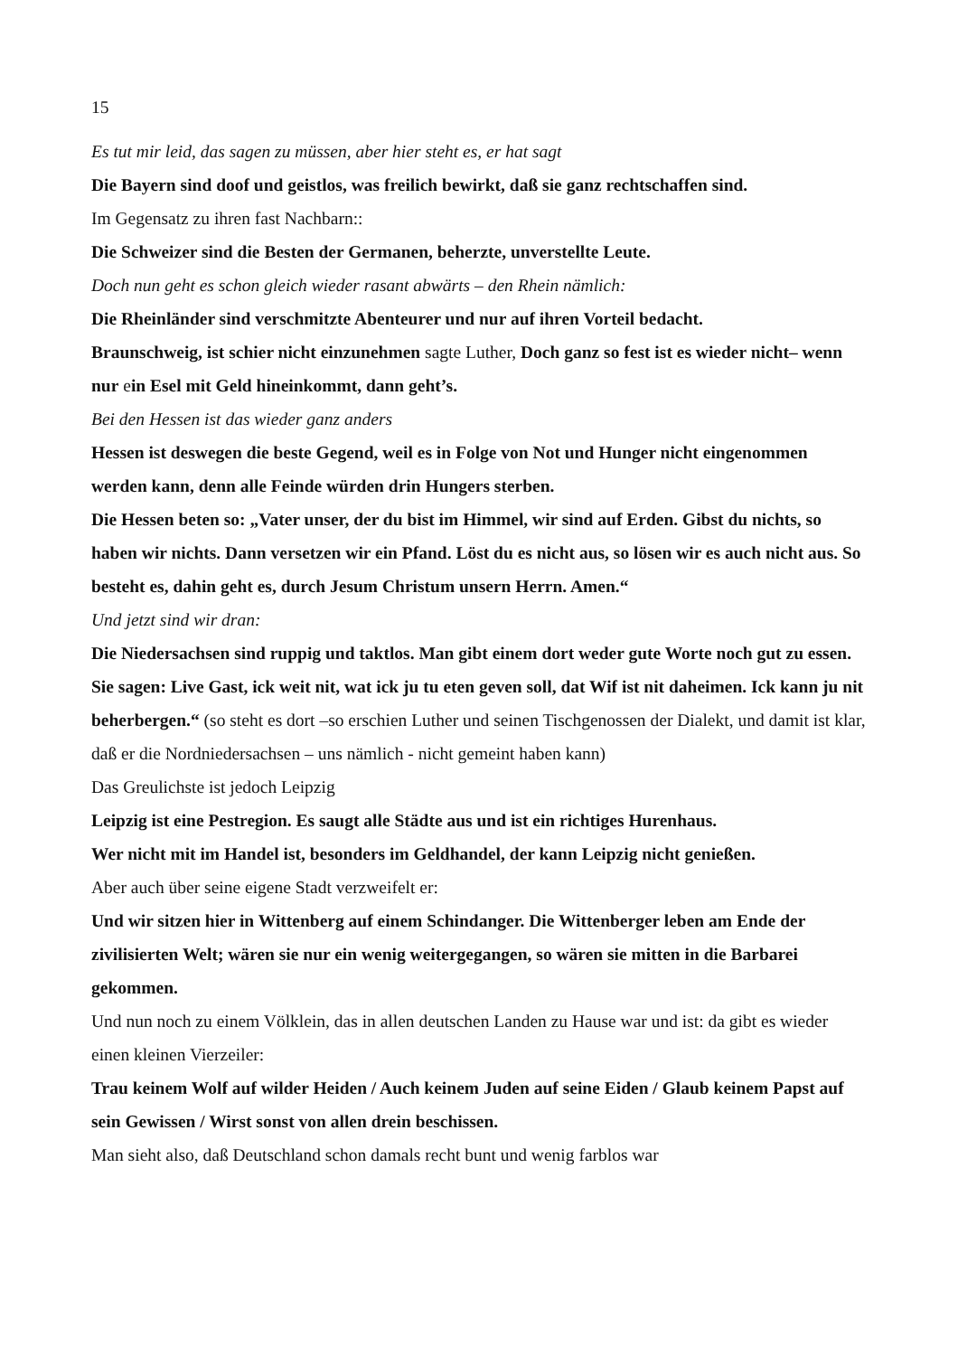15
Es tut mir leid, das sagen zu müssen, aber hier steht es, er hat sagt
Die Bayern sind doof und geistlos, was freilich bewirkt, daß sie ganz rechtschaffen sind.
Im Gegensatz zu ihren fast Nachbarn::
Die Schweizer sind die Besten der Germanen, beherzte, unverstellte Leute.
Doch nun geht es schon gleich wieder rasant abwärts – den Rhein nämlich:
Die Rheinländer sind verschmitzte Abenteurer und nur auf ihren Vorteil bedacht.
Braunschweig, ist schier nicht einzunehmen sagte Luther, Doch ganz so fest ist es wieder nicht– wenn nur ein Esel mit Geld hineinkommt, dann geht’s.
Bei den Hessen ist das wieder ganz anders
Hessen ist deswegen die beste Gegend, weil es in Folge von Not und Hunger nicht eingenommen werden kann, denn alle Feinde würden drin Hungers sterben.
Die Hessen beten so: „Vater unser, der du bist im Himmel, wir sind auf Erden. Gibst du nichts, so haben wir nichts. Dann versetzen wir ein Pfand. Löst du es nicht aus, so lösen wir es auch nicht aus. So besteht es, dahin geht es, durch Jesum Christum unsern Herrn. Amen.“
Und jetzt sind wir dran:
Die Niedersachsen sind ruppig und taktlos. Man gibt einem dort weder gute Worte noch gut zu essen.
Sie sagen: Live Gast, ick weit nit, wat ick ju tu eten geven soll, dat Wif ist nit daheimen. Ick kann ju nit beherbergen.“ (so steht es dort –so erschien Luther und seinen Tischgenossen der Dialekt, und damit ist klar, daß er die Nordniedersachsen – uns nämlich - nicht gemeint haben kann)
Das Greulichste ist jedoch Leipzig
Leipzig ist eine Pestregion. Es saugt alle Städte aus und ist ein richtiges Hurenhaus.
Wer nicht mit im Handel ist, besonders im Geldhandel, der kann Leipzig nicht genießen.
Aber auch über seine eigene Stadt verzweifelt er:
Und wir sitzen hier in Wittenberg auf einem Schindanger. Die Wittenberger leben am Ende der zivilisierten Welt; wären sie nur ein wenig weitergegangen, so wären sie mitten in die Barbarei
gekommen.
Und nun noch zu einem Völklein, das in allen deutschen Landen zu Hause war und ist: da gibt es wieder einen kleinen Vierzeiler:
Trau keinem Wolf auf wilder Heiden / Auch keinem Juden auf seine Eiden / Glaub keinem Papst auf sein Gewissen / Wirst sonst von allen drein beschissen.
Man sieht also, daß Deutschland schon damals recht bunt und wenig farblos war